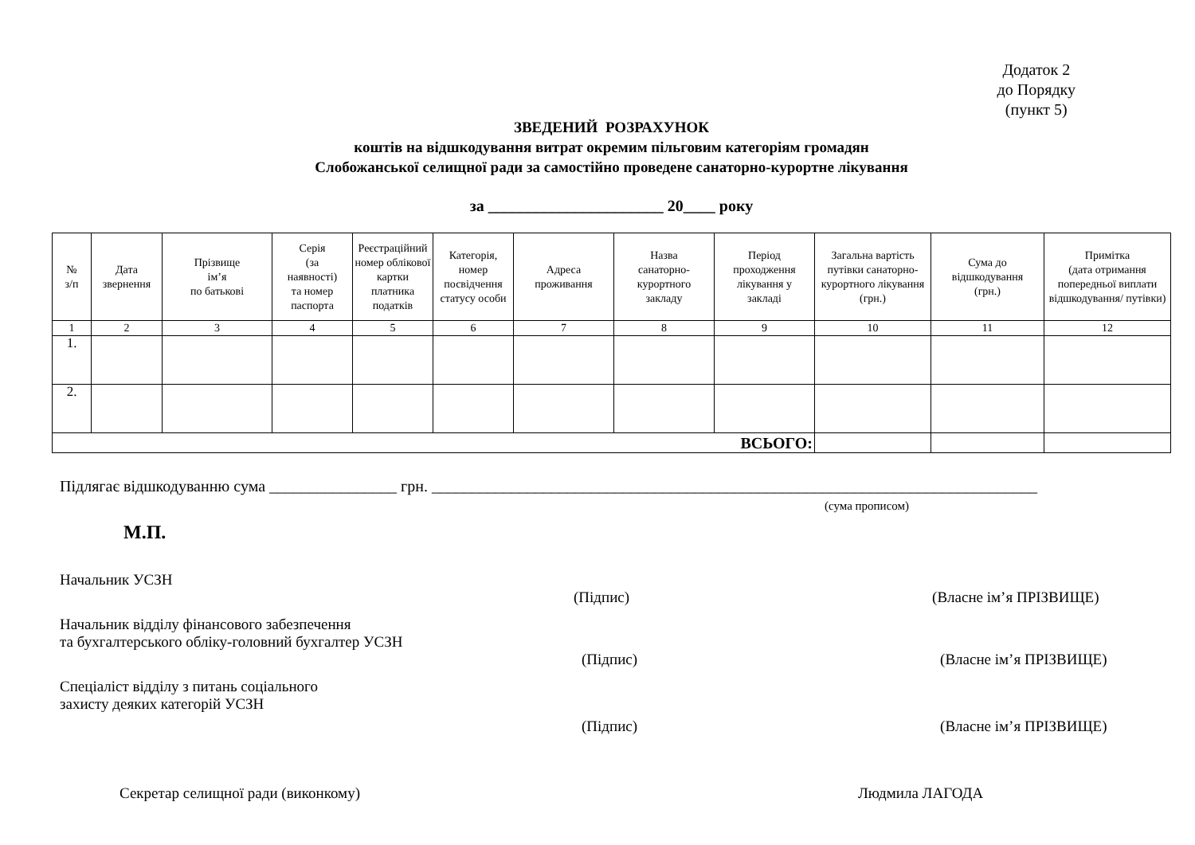Додаток 2
до Порядку
(пункт 5)
ЗВЕДЕНИЙ РОЗРАХУНОК
коштів на відшкодування витрат окремим пільговим категоріям громадян
Слобожанської селищної ради за самостійно проведене санаторно-курортне лікування
за ______________________ 20____ року
| № з/п | Дата звернення | Прізвище ім’я по батькові | Серія (за наявності) та номер паспорта | Реєстраційний номер облікової картки платника податків | Категорія, номер посвідчення статусу особи | Адреса проживання | Назва санаторно- курортного закладу | Період проходження лікування у закладі | Загальна вартість путівки санаторно-курортного лікування (грн.) | Сума до відшкодування (грн.) | Примітка (дата отримання попередньої виплати відшкодування/ путівки) |
| --- | --- | --- | --- | --- | --- | --- | --- | --- | --- | --- | --- |
| 1 | 2 | 3 | 4 | 5 | 6 | 7 | 8 | 9 | 10 | 11 | 12 |
| 1. | | | | | | | | | | | |
| 2. | | | | | | | | | | | |
| ВСЬОГО: | | | | | | | | | | | |
Підлягає відшкодуванню сума ________________ грн. ____________________________________________________________________________
(сума прописом)
М.П.
Начальник УСЗН
(Підпис) (Власне ім’я ПРІЗВИЩЕ)
Начальник відділу фінансового забезпечення
та бухгалтерського обліку-головний бухгалтер УСЗН
(Підпис) (Власне ім’я ПРІЗВИЩЕ)
Спеціаліст відділу з питань соціального
захисту деяких категорій УСЗН
(Підпис) (Власне ім’я ПРІЗВИЩЕ)
Секретар селищної ради (виконкому) Людмила ЛАГОДА